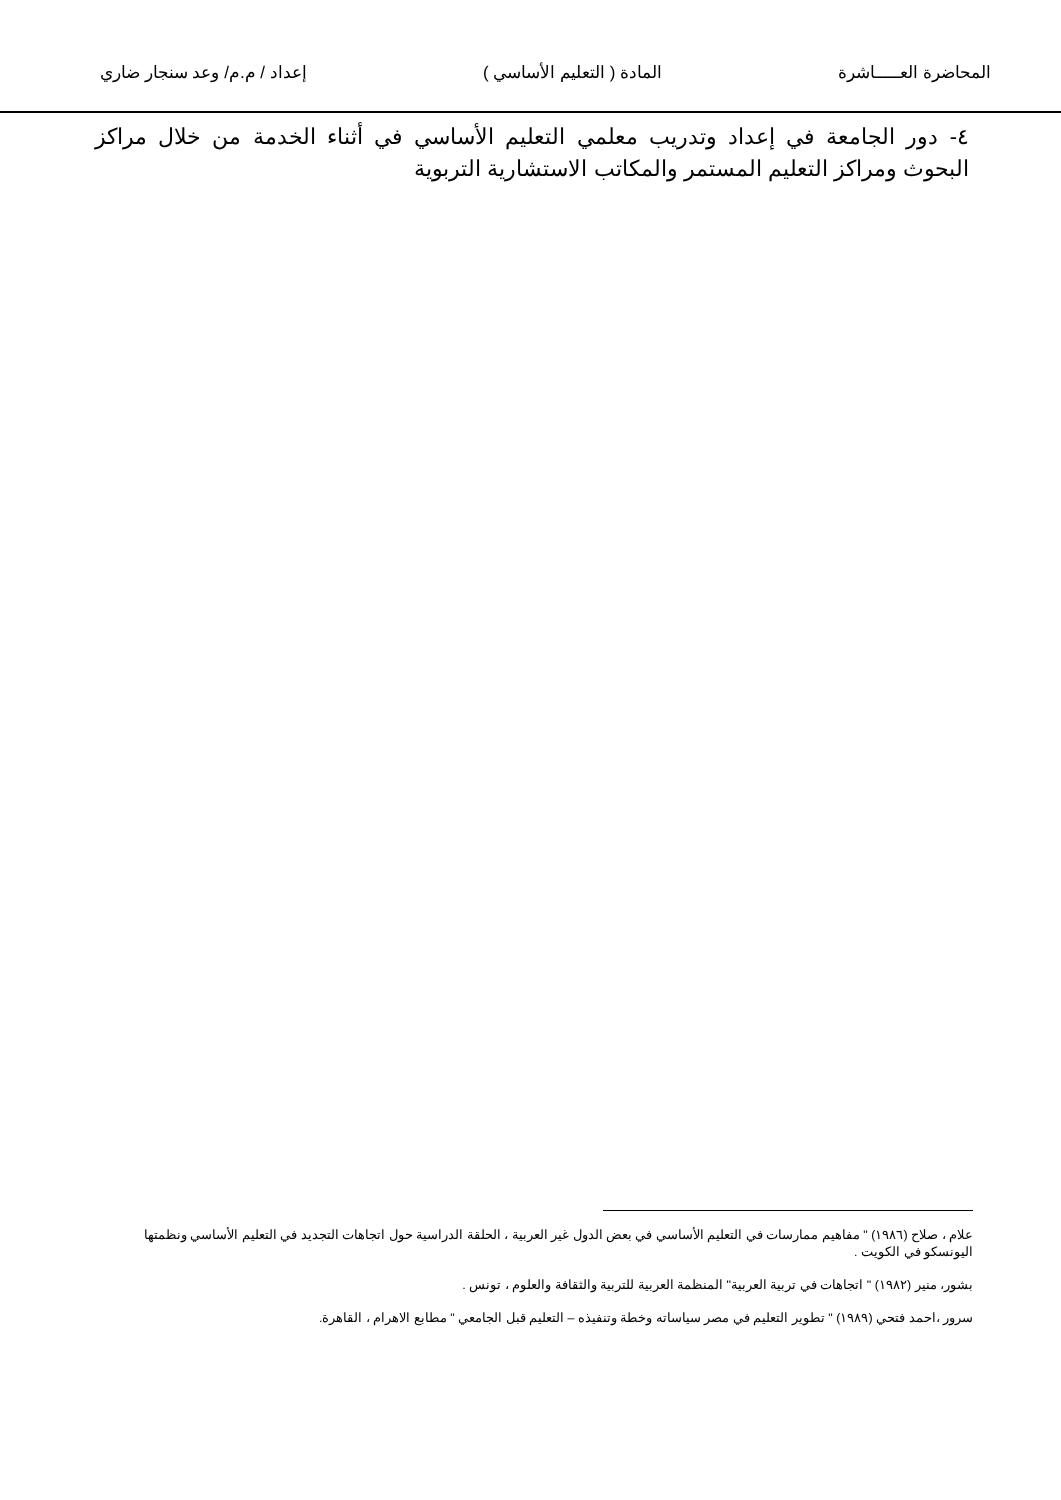المحاضرة العـــــاشرة المادة ( التعليم الأساسي ) إعداد / م.م/ وعد سنجار ضاري
٤- دور الجامعة في إعداد وتدريب معلمي التعليم الأساسي في أثناء الخدمة من خلال مراكز البحوث ومراكز التعليم المستمر والمكاتب الاستشارية التربوية
علام ، صلاح (١٩٨٦) " مفاهيم ممارسات في التعليم الأساسي في بعض الدول غير العربية ، الحلقة الدراسية حول اتجاهات التجديد في التعليم الأساسي ونظمتها اليونسكو في الكويت .
بشور، منير (١٩٨٢) " اتجاهات في تربية العربية" المنظمة العربية للتربية والثقافة والعلوم ، تونس .
سرور ،احمد فتحي (١٩٨٩) " تطوير التعليم في مصر سياساته وخطة وتنفيذه – التعليم قبل الجامعي " مطابع الاهرام ، القاهرة.